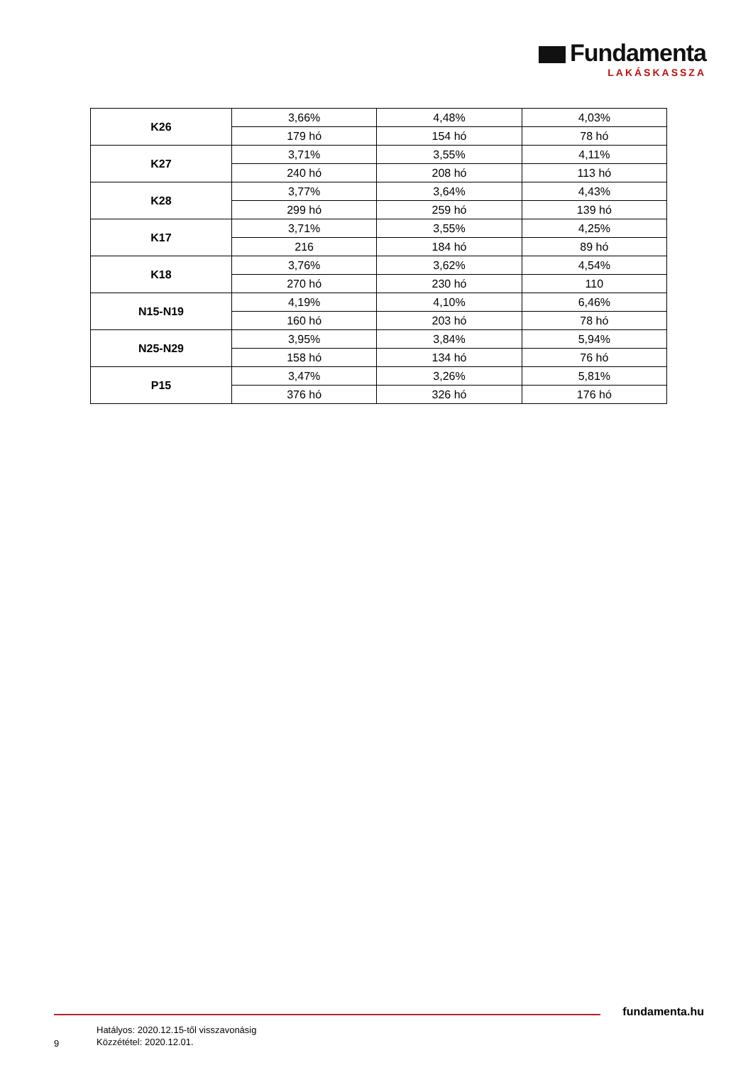Fundamenta
LAKÁSKASSZA
| K26 | 3,66% | 4,48% | 4,03% |
| | 179 hó | 154 hó | 78 hó |
| K27 | 3,71% | 3,55% | 4,11% |
| | 240 hó | 208 hó | 113 hó |
| K28 | 3,77% | 3,64% | 4,43% |
| | 299 hó | 259 hó | 139 hó |
| K17 | 3,71% | 3,55% | 4,25% |
| | 216 | 184 hó | 89 hó |
| K18 | 3,76% | 3,62% | 4,54% |
| | 270 hó | 230 hó | 110 |
| N15-N19 | 4,19% | 4,10% | 6,46% |
| | 160 hó | 203 hó | 78 hó |
| N25-N29 | 3,95% | 3,84% | 5,94% |
| | 158 hó | 134 hó | 76 hó |
| P15 | 3,47% | 3,26% | 5,81% |
| | 376 hó | 326 hó | 176 hó |
fundamenta.hu
9
Hatályos: 2020.12.15-től visszavonásig
Közzététel: 2020.12.01.